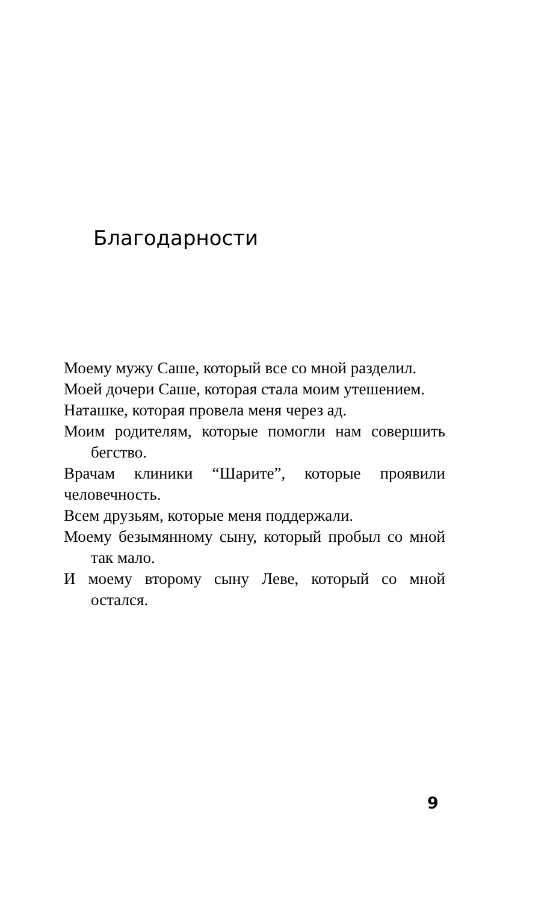Благодарности
Моему мужу Саше, который все со мной разделил.
Моей дочери Саше, которая стала моим утешением.
Наташке, которая провела меня через ад.
Моим родителям, которые помогли нам совершить бегство.
Врачам клиники “Шарите”, которые проявили человечность.
Всем друзьям, которые меня поддержали.
Моему безымянному сыну, который пробыл со мной так мало.
И моему второму сыну Леве, который со мной остался.
9